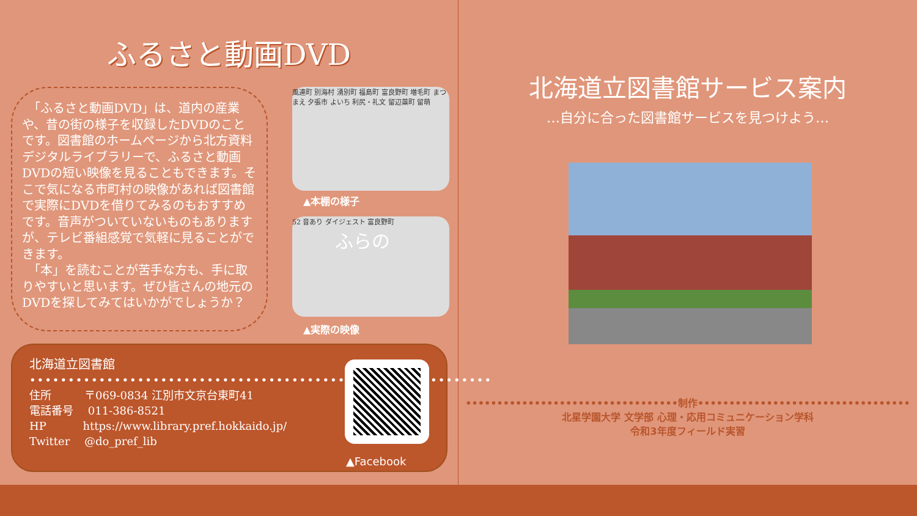ふるさと動画DVD
　「ふるさと動画DVD」は、道内の産業や、昔の街の様子を収録したDVDのことです。図書館のホームページから北方資料デジタルライブラリーで、ふるさと動画DVDの短い映像を見ることもできます。そこで気になる市町村の映像があれば図書館で実際にDVDを借りてみるのもおすすめです。音声がついていないものもありますが、テレビ番組感覚で気軽に見ることができます。
　「本」を読むことが苦手な方も、手に取りやすいと思います。ぜひ皆さんの地元のDVDを探してみてはいかがでしょうか？
風連町 別海村 湧別町 福島町 富良野町 増毛町 まつまえ 夕張市 よいち 利尻・礼文 留辺蘂町 留萌
▲本棚の様子
52 音あり ダイジェスト 富良野町
ふらの
▲実際の映像
北海道立図書館
••••••••••••••••••••••••••••••••••••••••••••••••••••••••••••
住所　　　〒069-0834 江別市文京台東町41
電話番号　 011-386-8521
HP　　　 https://www.library.pref.hokkaido.jp/
Twitter　 @do_pref_lib
▲Facebook
北海道立図書館サービス案内
…自分に合った図書館サービスを見つけよう…
••••••••••••••••••••••••••••••••••制作••••••••••••••••••••••••••••••••••
北星学園大学 文学部 心理・応用コミュニケーション学科
令和3年度フィールド実習